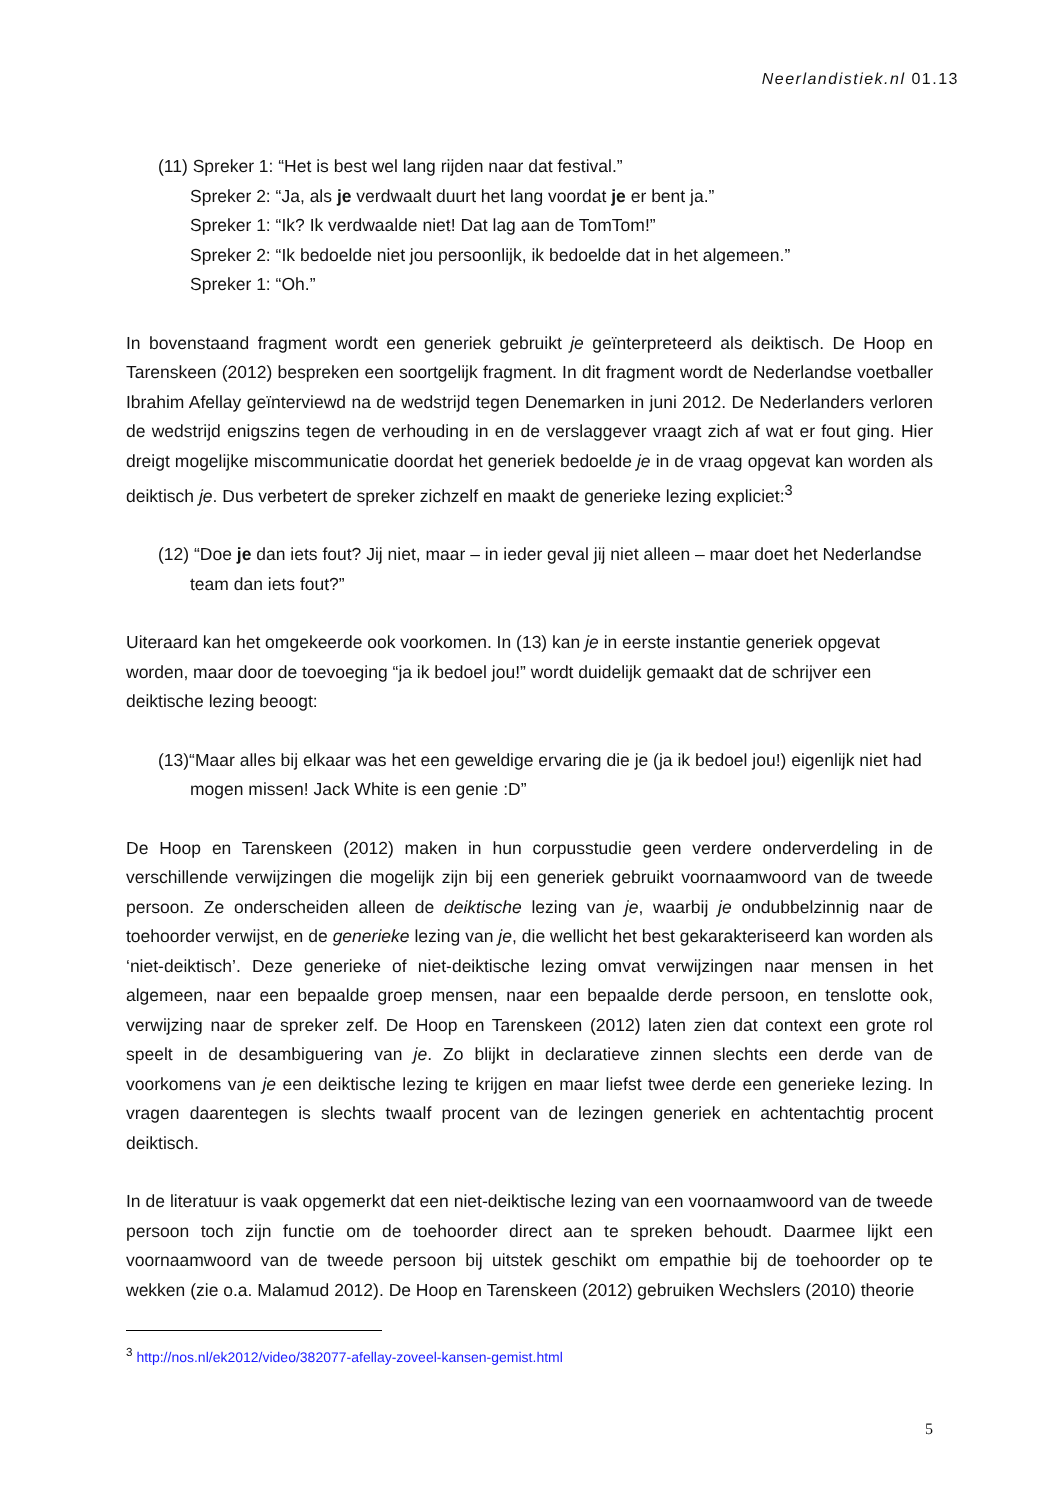Neerlandistiek.nl 01.13
(11) Spreker 1: “Het is best wel lang rijden naar dat festival.”
Spreker 2: “Ja, als je verdwaalt duurt het lang voordat je er bent ja.”
Spreker 1: “Ik? Ik verdwaalde niet! Dat lag aan de TomTom!”
Spreker 2: “Ik bedoelde niet jou persoonlijk, ik bedoelde dat in het algemeen.”
Spreker 1: “Oh.”
In bovenstaand fragment wordt een generiek gebruikt je geïnterpreteerd als deiktisch. De Hoop en Tarenskeen (2012) bespreken een soortgelijk fragment. In dit fragment wordt de Nederlandse voetballer Ibrahim Afellay geïnterviewd na de wedstrijd tegen Denemarken in juni 2012. De Nederlanders verloren de wedstrijd enigszins tegen de verhouding in en de verslaggever vraagt zich af wat er fout ging. Hier dreigt mogelijke miscommunicatie doordat het generiek bedoelde je in de vraag opgevat kan worden als deiktisch je. Dus verbetert de spreker zichzelf en maakt de generieke lezing expliciet:<sup>3</sup>
(12) “Doe je dan iets fout? Jij niet, maar – in ieder geval jij niet alleen – maar doet het Nederlandse team dan iets fout?”
Uiteraard kan het omgekeerde ook voorkomen. In (13) kan je in eerste instantie generiek opgevat worden, maar door de toevoeging “ja ik bedoel jou!” wordt duidelijk gemaakt dat de schrijver een deiktische lezing beoogt:
(13)“Maar alles bij elkaar was het een geweldige ervaring die je (ja ik bedoel jou!) eigenlijk niet had mogen missen! Jack White is een genie :D”
De Hoop en Tarenskeen (2012) maken in hun corpusstudie geen verdere onderverdeling in de verschillende verwijzingen die mogelijk zijn bij een generiek gebruikt voornaamwoord van de tweede persoon. Ze onderscheiden alleen de deiktische lezing van je, waarbij je ondubbelzinnig naar de toehoorder verwijst, en de generieke lezing van je, die wellicht het best gekarakteriseerd kan worden als ‘niet-deiktisch’. Deze generieke of niet-deiktische lezing omvat verwijzingen naar mensen in het algemeen, naar een bepaalde groep mensen, naar een bepaalde derde persoon, en tenslotte ook, verwijzing naar de spreker zelf. De Hoop en Tarenskeen (2012) laten zien dat context een grote rol speelt in de desambiguering van je. Zo blijkt in declaratieve zinnen slechts een derde van de voorkomens van je een deiktische lezing te krijgen en maar liefst twee derde een generieke lezing. In vragen daarentegen is slechts twaalf procent van de lezingen generiek en achtentachtig procent deiktisch.
In de literatuur is vaak opgemerkt dat een niet-deiktische lezing van een voornaamwoord van de tweede persoon toch zijn functie om de toehoorder direct aan te spreken behoudt. Daarmee lijkt een voornaamwoord van de tweede persoon bij uitstek geschikt om empathie bij de toehoorder op te wekken (zie o.a. Malamud 2012). De Hoop en Tarenskeen (2012) gebruiken Wechslers (2010) theorie
<sup>3</sup> http://nos.nl/ek2012/video/382077-afellay-zoveel-kansen-gemist.html
5